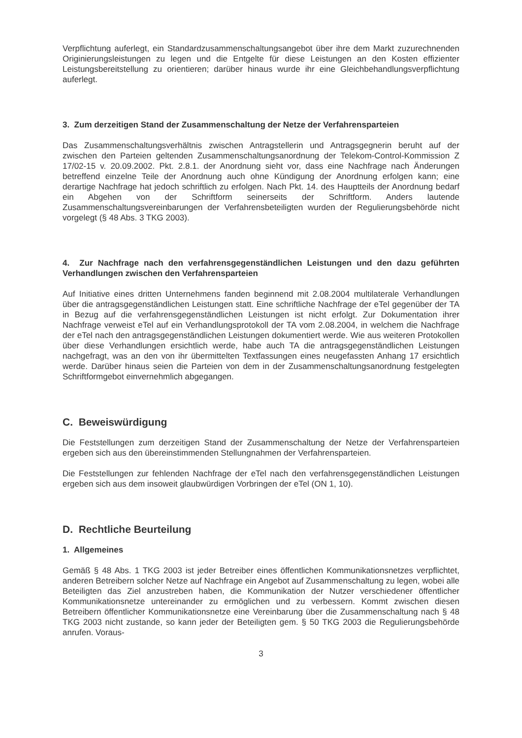Verpflichtung auferlegt, ein Standardzusammenschaltungsangebot über ihre dem Markt zuzurechnenden Originierungsleistungen zu legen und die Entgelte für diese Leistungen an den Kosten effizienter Leistungsbereitstellung zu orientieren; darüber hinaus wurde ihr eine Gleichbehandlungsverpflichtung auferlegt.
3. Zum derzeitigen Stand der Zusammenschaltung der Netze der Verfahrensparteien
Das Zusammenschaltungsverhältnis zwischen Antragstellerin und Antragsgegnerin beruht auf der zwischen den Parteien geltenden Zusammenschaltungsanordnung der Telekom-Control-Kommission Z 17/02-15 v. 20.09.2002. Pkt. 2.8.1. der Anordnung sieht vor, dass eine Nachfrage nach Änderungen betreffend einzelne Teile der Anordnung auch ohne Kündigung der Anordnung erfolgen kann; eine derartige Nachfrage hat jedoch schriftlich zu erfolgen. Nach Pkt. 14. des Hauptteils der Anordnung bedarf ein Abgehen von der Schriftform seinerseits der Schriftform. Anders lautende Zusammenschaltungsvereinbarungen der Verfahrensbeteiligten wurden der Regulierungsbehörde nicht vorgelegt (§ 48 Abs. 3 TKG 2003).
4. Zur Nachfrage nach den verfahrensgegenständlichen Leistungen und den dazu geführten Verhandlungen zwischen den Verfahrensparteien
Auf Initiative eines dritten Unternehmens fanden beginnend mit 2.08.2004 multilaterale Verhandlungen über die antragsgegenständlichen Leistungen statt. Eine schriftliche Nachfrage der eTel gegenüber der TA in Bezug auf die verfahrensgegenständlichen Leistungen ist nicht erfolgt. Zur Dokumentation ihrer Nachfrage verweist eTel auf ein Verhandlungsprotokoll der TA vom 2.08.2004, in welchem die Nachfrage der eTel nach den antragsgegenständlichen Leistungen dokumentiert werde. Wie aus weiteren Protokollen über diese Verhandlungen ersichtlich werde, habe auch TA die antragsgegenständlichen Leistungen nachgefragt, was an den von ihr übermittelten Textfassungen eines neugefassten Anhang 17 ersichtlich werde. Darüber hinaus seien die Parteien von dem in der Zusammenschaltungsanordnung festgelegten Schriftformgebot einvernehmlich abgegangen.
C. Beweiswürdigung
Die Feststellungen zum derzeitigen Stand der Zusammenschaltung der Netze der Verfahrensparteien ergeben sich aus den übereinstimmenden Stellungnahmen der Verfahrensparteien.
Die Feststellungen zur fehlenden Nachfrage der eTel nach den verfahrensgegenständlichen Leistungen ergeben sich aus dem insoweit glaubwürdigen Vorbringen der eTel (ON 1, 10).
D. Rechtliche Beurteilung
1. Allgemeines
Gemäß § 48 Abs. 1 TKG 2003 ist jeder Betreiber eines öffentlichen Kommunikationsnetzes verpflichtet, anderen Betreibern solcher Netze auf Nachfrage ein Angebot auf Zusammenschaltung zu legen, wobei alle Beteiligten das Ziel anzustreben haben, die Kommunikation der Nutzer verschiedener öffentlicher Kommunikationsnetze untereinander zu ermöglichen und zu verbessern. Kommt zwischen diesen Betreibern öffentlicher Kommunikationsnetze eine Vereinbarung über die Zusammenschaltung nach § 48 TKG 2003 nicht zustande, so kann jeder der Beteiligten gem. § 50 TKG 2003 die Regulierungsbehörde anrufen. Voraus-
3